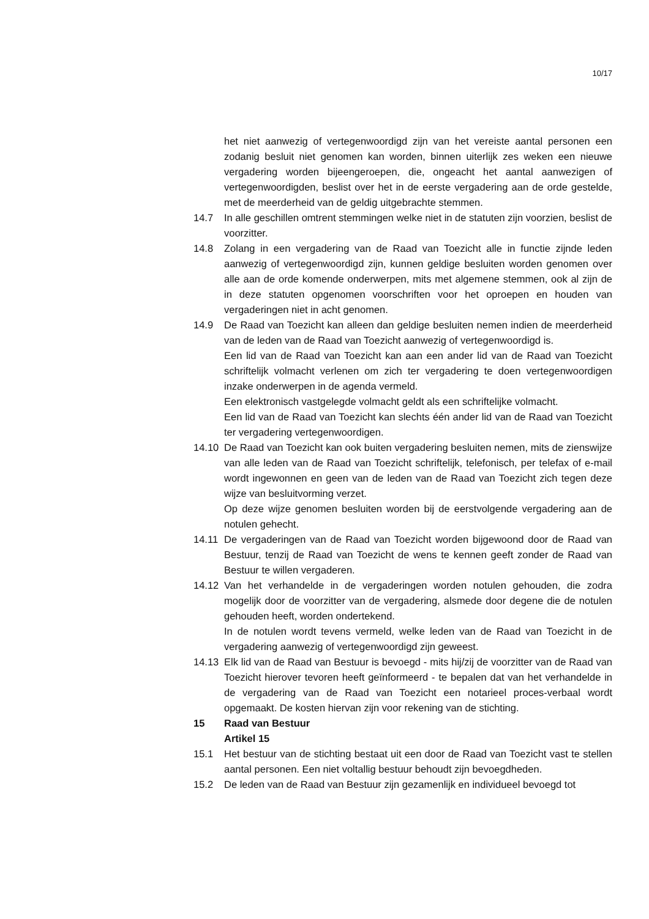10/17
het niet aanwezig of vertegenwoordigd zijn van het vereiste aantal personen een zodanig besluit niet genomen kan worden, binnen uiterlijk zes weken een nieuwe vergadering worden bijeengeroepen, die, ongeacht het aantal aanwezigen of vertegenwoordigden, beslist over het in de eerste vergadering aan de orde gestelde, met de meerderheid van de geldig uitgebrachte stemmen.
14.7 In alle geschillen omtrent stemmingen welke niet in de statuten zijn voorzien, beslist de voorzitter.
14.8 Zolang in een vergadering van de Raad van Toezicht alle in functie zijnde leden aanwezig of vertegenwoordigd zijn, kunnen geldige besluiten worden genomen over alle aan de orde komende onderwerpen, mits met algemene stemmen, ook al zijn de in deze statuten opgenomen voorschriften voor het oproepen en houden van vergaderingen niet in acht genomen.
14.9 De Raad van Toezicht kan alleen dan geldige besluiten nemen indien de meerderheid van de leden van de Raad van Toezicht aanwezig of vertegenwoordigd is.
Een lid van de Raad van Toezicht kan aan een ander lid van de Raad van Toezicht schriftelijk volmacht verlenen om zich ter vergadering te doen vertegenwoordigen inzake onderwerpen in de agenda vermeld.
Een elektronisch vastgelegde volmacht geldt als een schriftelijke volmacht.
Een lid van de Raad van Toezicht kan slechts één ander lid van de Raad van Toezicht ter vergadering vertegenwoordigen.
14.10 De Raad van Toezicht kan ook buiten vergadering besluiten nemen, mits de zienswijze van alle leden van de Raad van Toezicht schriftelijk, telefonisch, per telefax of e-mail wordt ingewonnen en geen van de leden van de Raad van Toezicht zich tegen deze wijze van besluitvorming verzet.
Op deze wijze genomen besluiten worden bij de eerstvolgende vergadering aan de notulen gehecht.
14.11 De vergaderingen van de Raad van Toezicht worden bijgewoond door de Raad van Bestuur, tenzij de Raad van Toezicht de wens te kennen geeft zonder de Raad van Bestuur te willen vergaderen.
14.12 Van het verhandelde in de vergaderingen worden notulen gehouden, die zodra mogelijk door de voorzitter van de vergadering, alsmede door degene die de notulen gehouden heeft, worden ondertekend.
In de notulen wordt tevens vermeld, welke leden van de Raad van Toezicht in de vergadering aanwezig of vertegenwoordigd zijn geweest.
14.13 Elk lid van de Raad van Bestuur is bevoegd - mits hij/zij de voorzitter van de Raad van Toezicht hierover tevoren heeft geïnformeerd - te bepalen dat van het verhandelde in de vergadering van de Raad van Toezicht een notarieel proces-verbaal wordt opgemaakt. De kosten hiervan zijn voor rekening van de stichting.
15 Raad van Bestuur
Artikel 15
15.1 Het bestuur van de stichting bestaat uit een door de Raad van Toezicht vast te stellen aantal personen. Een niet voltallig bestuur behoudt zijn bevoegdheden.
15.2 De leden van de Raad van Bestuur zijn gezamenlijk en individueel bevoegd tot